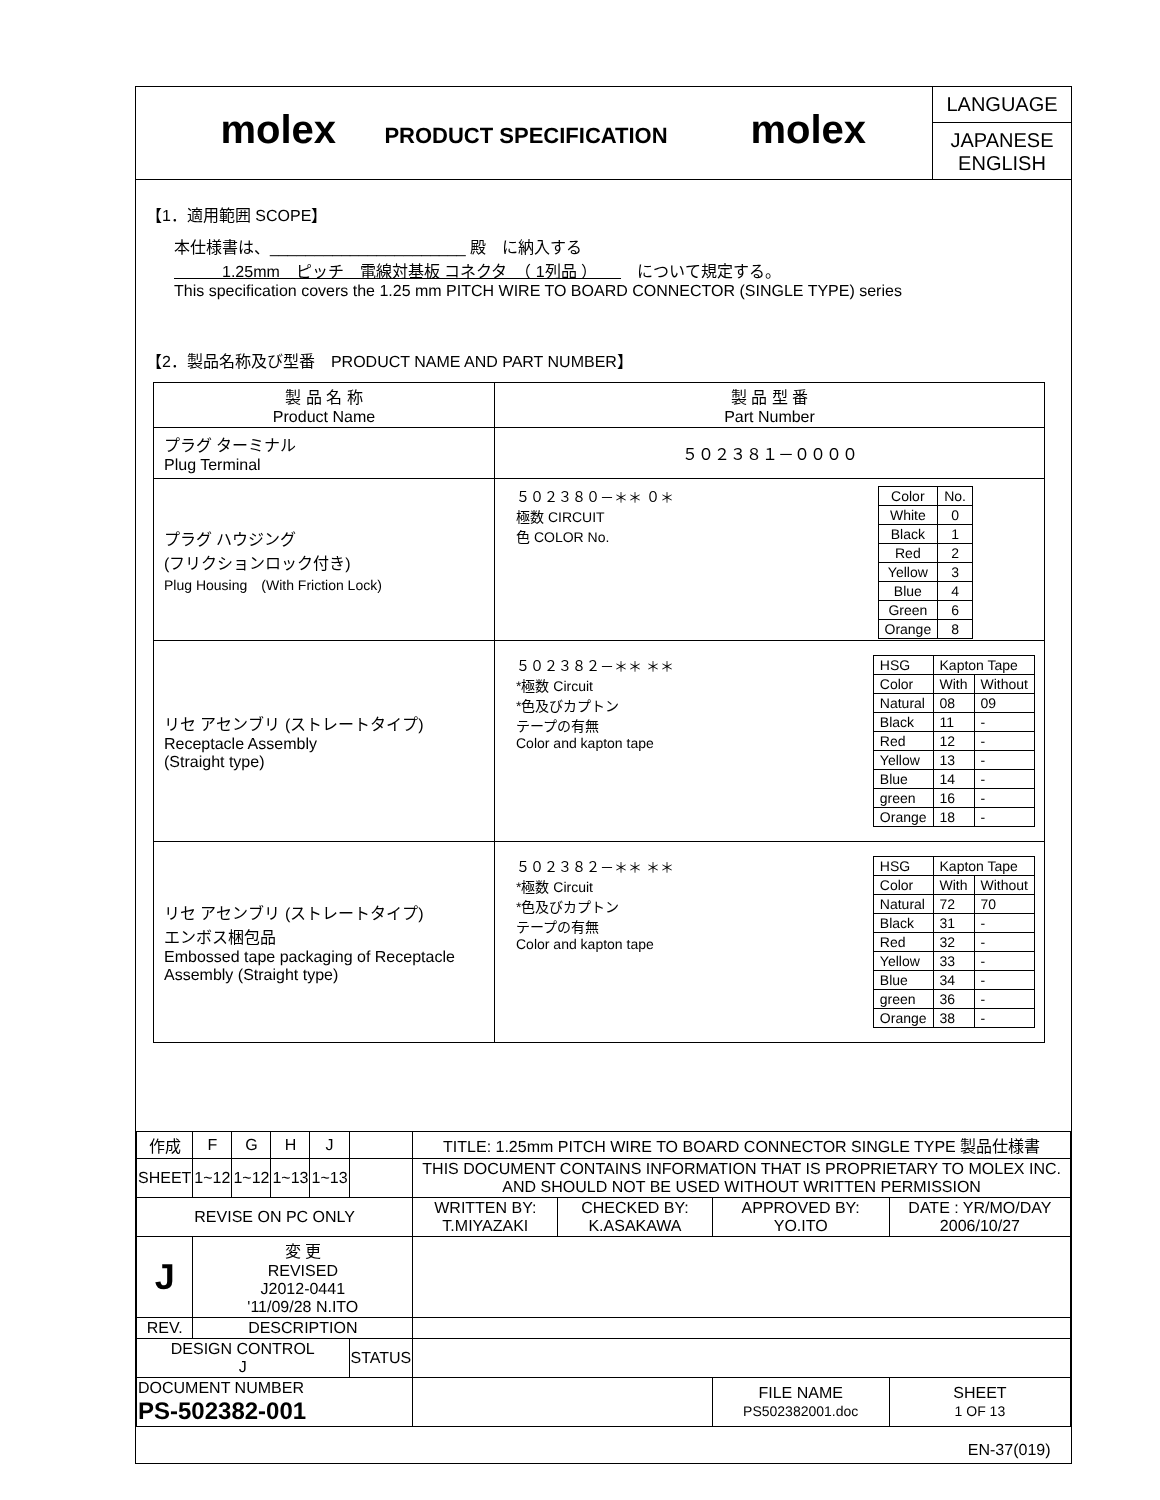molex
PRODUCT SPECIFICATION
molex
LANGUAGE
JAPANESE
ENGLISH
【1．適用範囲 SCOPE】
本仕様書は、______________________ 殿　に納入する
　　　1.25mm　ピッチ　電線対基板 コネクタ　（ 1列品 ）　　　について規定する。
This specification covers the 1.25 mm PITCH WIRE TO BOARD CONNECTOR (SINGLE TYPE) series
【2．製品名称及び型番　PRODUCT NAME AND PART NUMBER】
| 製 品 名 称 Product Name | 製 品 型 番 Part Number |
| --- | --- |
| プラグ ターミナル Plug Terminal | ５０２３８１－００００ |
| プラグ ハウジング (フリクションロック付き) Plug Housing (With Friction Lock) | ５０２３８０－＊＊ ０＊ 極数 CIRCUIT 色 COLOR No. / Color / No. / / White / 0 / / Black / 1 / / Red / 2 / / Yellow / 3 / / Blue / 4 / / Green / 6 / / Orange / 8 / |
| リセ アセンブリ (ストレートタイプ) Receptacle Assembly (Straight type) | ５０２３８２－＊＊ ＊＊ *極数 Circuit *色及びカプトン テープの有無 Color and kapton tape / HSG / Kapton Tape / / / Color / With / Without / / Natural / 08 / 09 / / Black / 11 / - / / Red / 12 / - / / Yellow / 13 / - / / Blue / 14 / - / / green / 16 / - / / Orange / 18 / - / |
| リセ アセンブリ (ストレートタイプ) エンボス梱包品 Embossed tape packaging of Receptacle Assembly (Straight type) | ５０２３８２－＊＊ ＊＊ *極数 Circuit *色及びカプトン テープの有無 Color and kapton tape / HSG / Kapton Tape / / / Color / With / Without / / Natural / 72 / 70 / / Black / 31 / - / / Red / 32 / - / / Yellow / 33 / - / / Blue / 34 / - / / green / 36 / - / / Orange / 38 / - / |
| 作成 | F | G | H | J | | TITLE: 1.25mm PITCH WIRE TO BOARD CONNECTOR SINGLE TYPE 製品仕様書 | | | |
| SHEET | 1~12 | 1~12 | 1~13 | 1~13 | | THIS DOCUMENT CONTAINS INFORMATION THAT IS PROPRIETARY TO MOLEX INC. AND SHOULD NOT BE USED WITHOUT WRITTEN PERMISSION | | | |
| REVISE ON PC ONLY | | | | | | WRITTEN BY: T.MIYAZAKI | CHECKED BY: K.ASAKAWA | APPROVED BY: YO.ITO | DATE : YR/MO/DAY 2006/10/27 |
| J | 変 更 REVISED J2012-0441 '11/09/28 N.ITO | | | | | | | | |
| REV. | DESCRIPTION | | | | | | | | |
| DESIGN CONTROL J | | | | | STATUS | | | | |
| DOCUMENT NUMBER PS-502382-001 | | | | | | | | FILE NAME PS502382001.doc | SHEET 1 OF 13 |
| EN-37(019) | | | | | | | | | |